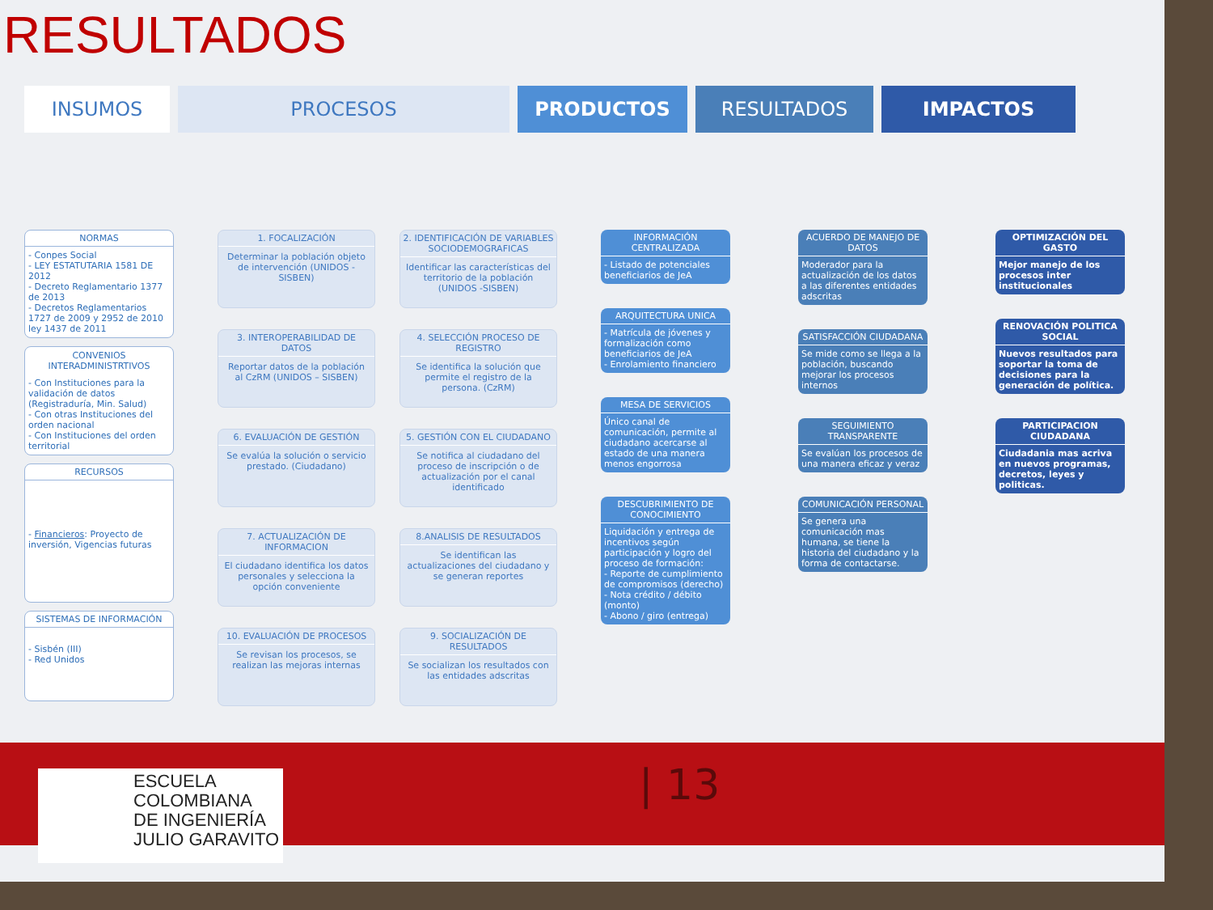RESULTADOS
INSUMOS PROCESOS PRODUCTOS RESULTADOS IMPACTOS
NORMAS
- Conpes Social
- LEY ESTATUTARIA 1581 DE 2012
- Decreto Reglamentario 1377 de 2013
- Decretos Reglamentarios 1727 de 2009 y 2952 de 2010 ley 1437 de 2011
CONVENIOS INTERADMINISTRTIVOS
- Con Instituciones para la validación de datos (Registraduría, Min. Salud)
- Con otras Instituciones del orden nacional
- Con Instituciones del orden territorial
RECURSOS
- Financieros: Proyecto de inversión, Vigencias futuras
SISTEMAS DE INFORMACIÓN
- Sisbén (III)
- Red Unidos
1. FOCALIZACIÓN
Determinar la población objeto de intervención (UNIDOS - SISBEN)
2. IDENTIFICACIÓN DE VARIABLES SOCIODEMOGRAFICAS
Identificar las características del territorio de la población (UNIDOS -SISBEN)
3. INTEROPERABILIDAD DE DATOS
Reportar datos de la población al CzRM (UNIDOS – SISBEN)
4. SELECCIÓN PROCESO DE REGISTRO
Se identifica la solución que permite el registro de la persona. (CzRM)
6. EVALUACIÓN DE GESTIÓN
Se evalúa la solución o servicio prestado. (Ciudadano)
5. GESTIÓN CON EL CIUDADANO
Se notifica al ciudadano del proceso de inscripción o de actualización por el canal identificado
7. ACTUALIZACIÓN DE INFORMACION
El ciudadano identifica los datos personales y selecciona la opción conveniente
8.ANALISIS DE RESULTADOS
Se identifican las actualizaciones del ciudadano y se generan reportes
10. EVALUACIÓN DE PROCESOS
Se revisan los procesos, se realizan las mejoras internas
9. SOCIALIZACIÓN DE RESULTADOS
Se socializan los resultados con las entidades adscritas
INFORMACIÓN CENTRALIZADA
- Listado de potenciales beneficiarios de JeA
ARQUITECTURA UNICA
- Matrícula de jóvenes y formalización como beneficiarios de JeA
- Enrolamiento financiero
MESA DE SERVICIOS
Único canal de comunicación, permite al ciudadano acercarse al estado de una manera menos engorrosa
DESCUBRIMIENTO DE CONOCIMIENTO
Liquidación y entrega de incentivos según participación y logro del proceso de formación:
- Reporte de cumplimiento de compromisos (derecho)
- Nota crédito / débito (monto)
- Abono / giro (entrega)
ACUERDO DE MANEJO DE DATOS
Moderador para la actualización de los datos a las diferentes entidades adscritas
SATISFACCIÓN CIUDADANA
Se mide como se llega a la población, buscando mejorar los procesos internos
SEGUIMIENTO TRANSPARENTE
Se evalúan los procesos de una manera eficaz y veraz
COMUNICACIÓN PERSONAL
Se genera una comunicación mas humana, se tiene la historia del ciudadano y la forma de contactarse.
OPTIMIZACIÓN DEL GASTO
Mejor manejo de los procesos inter institucionales
RENOVACIÓN POLITICA SOCIAL
Nuevos resultados para soportar la toma de decisiones para la generación de política.
PARTICIPACION CIUDADANA
Ciudadania mas acriva en nuevos programas, decretos, leyes y politicas.
ESCUELA
COLOMBIANA
DE INGENIERÍA
JULIO GARAVITO
| 13